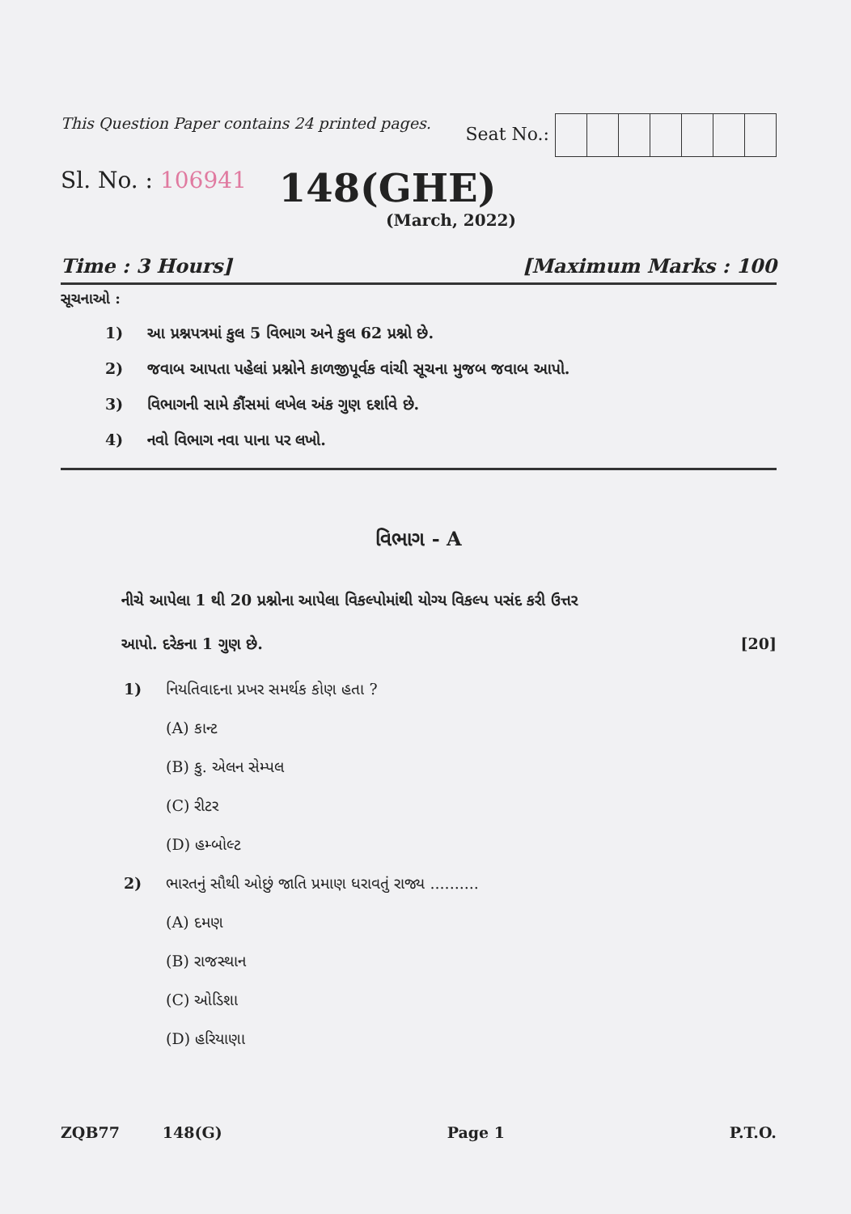This Question Paper contains 24 printed pages. Seat No.:
Sl. No. : 106941 148(GHE)
(March, 2022)
Time : 3 Hours] [Maximum Marks : 100
સૂચનાઓ :
1) આ પ્રશ્નપત્રમાં કુલ 5 વિભાગ અને કુલ 62 પ્રશ્નો છે.
2) જવાબ આપતા પહેલાં પ્રશ્નોને કાળજીપૂર્વક વાંચી સૂચના મુજબ જવાબ આપો.
3) વિભાગની સામે કૌંસમાં લખેલ અંક ગુણ દર્શાવે છે.
4) નવો વિભાગ નવા પાના પર લખો.
વિભાગ - A
નીચે આપેલા 1 થી 20 પ્રશ્નોના આપેલા વિકલ્પોમાંથી યોગ્ય વિકલ્પ પસંદ કરી ઉત્તર
આપો. દરેકના 1 ગુણ છે. [20]
1) નિયતિવાદના પ્રખર સમર્થક કોણ હતા ?
(A) કાન્ટ
(B) કુ. એલન સેમ્પલ
(C) રીટર
(D) હમ્બોલ્ટ
2) ભારતનું સૌથી ઓછું જાતિ પ્રમાણ ધરાવતું રાજ્ય ..........
(A) દમણ
(B) રાજસ્થાન
(C) ઓડિશા
(D) હરિયાણા
ZQB77 148(G) Page 1 P.T.O.